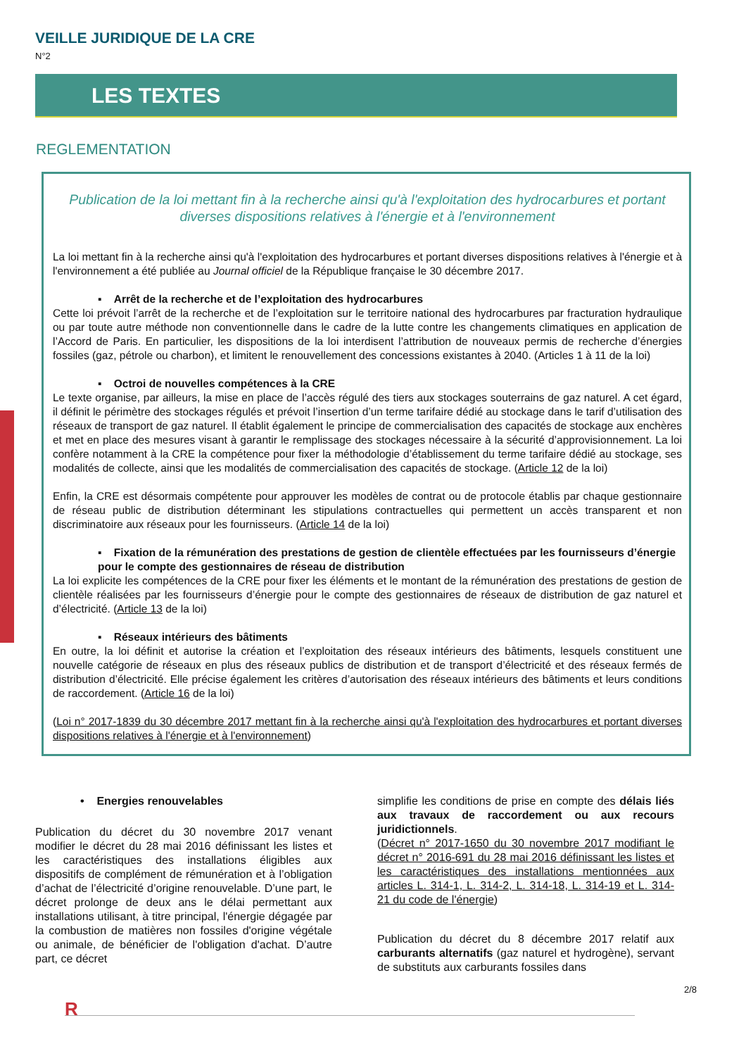VEILLE JURIDIQUE DE LA CRE
N°2
LES TEXTES
REGLEMENTATION
Publication de la loi mettant fin à la recherche ainsi qu'à l'exploitation des hydrocarbures et portant diverses dispositions relatives à l'énergie et à l'environnement
La loi mettant fin à la recherche ainsi qu'à l'exploitation des hydrocarbures et portant diverses dispositions relatives à l'énergie et à l'environnement a été publiée au Journal officiel de la République française le 30 décembre 2017.
▪ Arrêt de la recherche et de l’exploitation des hydrocarbures
Cette loi prévoit l’arrêt de la recherche et de l’exploitation sur le territoire national des hydrocarbures par fracturation hydraulique ou par toute autre méthode non conventionnelle dans le cadre de la lutte contre les changements climatiques en application de l’Accord de Paris. En particulier, les dispositions de la loi interdisent l’attribution de nouveaux permis de recherche d’énergies fossiles (gaz, pétrole ou charbon), et limitent le renouvellement des concessions existantes à 2040. (Articles 1 à 11 de la loi)
▪ Octroi de nouvelles compétences à la CRE
Le texte organise, par ailleurs, la mise en place de l’accès régulé des tiers aux stockages souterrains de gaz naturel. A cet égard, il définit le périmètre des stockages régulés et prévoit l’insertion d’un terme tarifaire dédié au stockage dans le tarif d’utilisation des réseaux de transport de gaz naturel. Il établit également le principe de commercialisation des capacités de stockage aux enchères et met en place des mesures visant à garantir le remplissage des stockages nécessaire à la sécurité d’approvisionnement. La loi confère notamment à la CRE la compétence pour fixer la méthodologie d’établissement du terme tarifaire dédié au stockage, ses modalités de collecte, ainsi que les modalités de commercialisation des capacités de stockage. (Article 12 de la loi)
Enfin, la CRE est désormais compétente pour approuver les modèles de contrat ou de protocole établis par chaque gestionnaire de réseau public de distribution déterminant les stipulations contractuelles qui permettent un accès transparent et non discriminatoire aux réseaux pour les fournisseurs. (Article 14 de la loi)
▪ Fixation de la rémunération des prestations de gestion de clientèle effectuées par les fournisseurs d’énergie pour le compte des gestionnaires de réseau de distribution
La loi explicite les compétences de la CRE pour fixer les éléments et le montant de la rémunération des prestations de gestion de clientèle réalisées par les fournisseurs d’énergie pour le compte des gestionnaires de réseaux de distribution de gaz naturel et d’électricité. (Article 13 de la loi)
▪ Réseaux intérieurs des bâtiments
En outre, la loi définit et autorise la création et l’exploitation des réseaux intérieurs des bâtiments, lesquels constituent une nouvelle catégorie de réseaux en plus des réseaux publics de distribution et de transport d’électricité et des réseaux fermés de distribution d’électricité. Elle précise également les critères d’autorisation des réseaux intérieurs des bâtiments et leurs conditions de raccordement. (Article 16 de la loi)
(Loi n° 2017-1839 du 30 décembre 2017 mettant fin à la recherche ainsi qu'à l'exploitation des hydrocarbures et portant diverses dispositions relatives à l'énergie et à l'environnement)
• Energies renouvelables
Publication du décret du 30 novembre 2017 venant modifier le décret du 28 mai 2016 définissant les listes et les caractéristiques des installations éligibles aux dispositifs de complément de rémunération et à l’obligation d’achat de l’électricité d’origine renouvelable. D’une part, le décret prolonge de deux ans le délai permettant aux installations utilisant, à titre principal, l'énergie dégagée par la combustion de matières non fossiles d'origine végétale ou animale, de bénéficier de l'obligation d'achat. D’autre part, ce décret
simplifie les conditions de prise en compte des délais liés aux travaux de raccordement ou aux recours juridictionnels.
(Décret n° 2017-1650 du 30 novembre 2017 modifiant le décret n° 2016-691 du 28 mai 2016 définissant les listes et les caractéristiques des installations mentionnées aux articles L. 314-1, L. 314-2, L. 314-18, L. 314-19 et L. 314-21 du code de l'énergie)
Publication du décret du 8 décembre 2017 relatif aux carburants alternatifs (gaz naturel et hydrogène), servant de substituts aux carburants fossiles dans
2/8
R